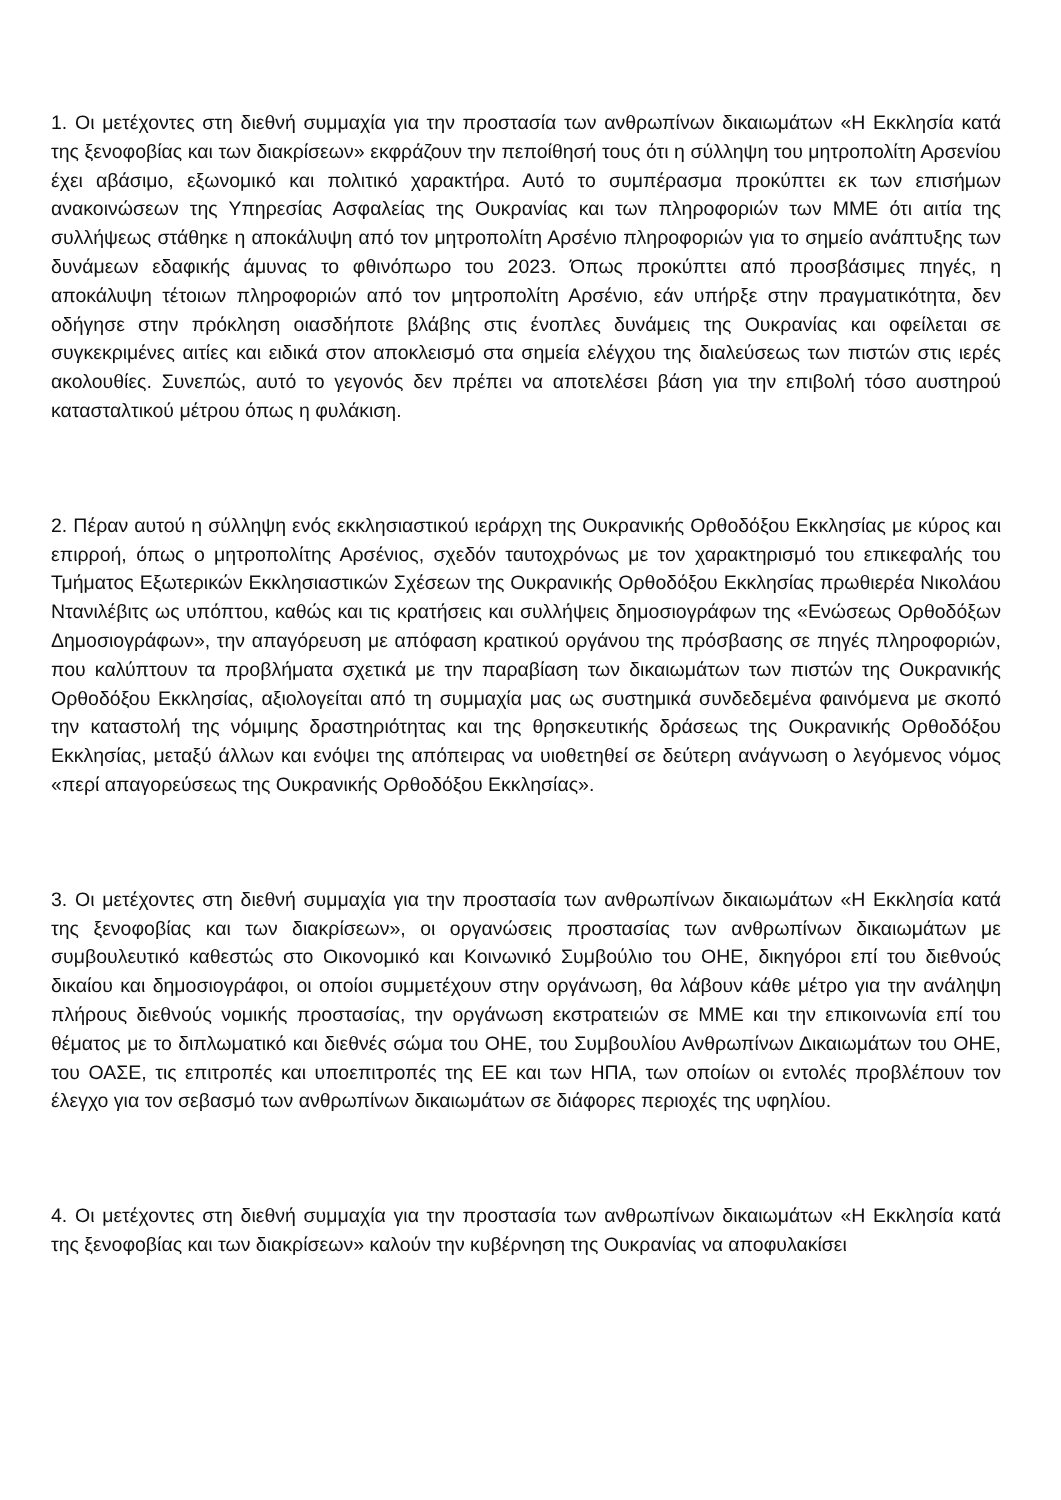1. Οι μετέχοντες στη διεθνή συμμαχία για την προστασία των ανθρωπίνων δικαιωμάτων «Η Εκκλησία κατά της ξενοφοβίας και των διακρίσεων» εκφράζουν την πεποίθησή τους ότι η σύλληψη του μητροπολίτη Αρσενίου έχει αβάσιμο, εξωνομικό και πολιτικό χαρακτήρα. Αυτό το συμπέρασμα προκύπτει εκ των επισήμων ανακοινώσεων της Υπηρεσίας Ασφαλείας της Ουκρανίας και των πληροφοριών των ΜΜΕ ότι αιτία της συλλήψεως στάθηκε η αποκάλυψη από τον μητροπολίτη Αρσένιο πληροφοριών για το σημείο ανάπτυξης των δυνάμεων εδαφικής άμυνας το φθινόπωρο του 2023. Όπως προκύπτει από προσβάσιμες πηγές, η αποκάλυψη τέτοιων πληροφοριών από τον μητροπολίτη Αρσένιο, εάν υπήρξε στην πραγματικότητα, δεν οδήγησε στην πρόκληση οιασδήποτε βλάβης στις ένοπλες δυνάμεις της Ουκρανίας και οφείλεται σε συγκεκριμένες αιτίες και ειδικά στον αποκλεισμό στα σημεία ελέγχου της διαλεύσεως των πιστών στις ιερές ακολουθίες. Συνεπώς, αυτό το γεγονός δεν πρέπει να αποτελέσει βάση για την επιβολή τόσο αυστηρού κατασταλτικού μέτρου όπως η φυλάκιση.
2. Πέραν αυτού η σύλληψη ενός εκκλησιαστικού ιεράρχη της Ουκρανικής Ορθοδόξου Εκκλησίας με κύρος και επιρροή, όπως ο μητροπολίτης Αρσένιος, σχεδόν ταυτοχρόνως με τον χαρακτηρισμό του επικεφαλής του Τμήματος Εξωτερικών Εκκλησιαστικών Σχέσεων της Ουκρανικής Ορθοδόξου Εκκλησίας πρωθιερέα Νικολάου Ντανιλέβιτς ως υπόπτου, καθώς και τις κρατήσεις και συλλήψεις δημοσιογράφων της «Ενώσεως Ορθοδόξων Δημοσιογράφων», την απαγόρευση με απόφαση κρατικού οργάνου της πρόσβασης σε πηγές πληροφοριών, που καλύπτουν τα προβλήματα σχετικά με την παραβίαση των δικαιωμάτων των πιστών της Ουκρανικής Ορθοδόξου Εκκλησίας, αξιολογείται από τη συμμαχία μας ως συστημικά συνδεδεμένα φαινόμενα με σκοπό την καταστολή της νόμιμης δραστηριότητας και της θρησκευτικής δράσεως της Ουκρανικής Ορθοδόξου Εκκλησίας, μεταξύ άλλων και ενόψει της απόπειρας να υιοθετηθεί σε δεύτερη ανάγνωση ο λεγόμενος νόμος «περί απαγορεύσεως της Ουκρανικής Ορθοδόξου Εκκλησίας».
3. Οι μετέχοντες στη διεθνή συμμαχία για την προστασία των ανθρωπίνων δικαιωμάτων «Η Εκκλησία κατά της ξενοφοβίας και των διακρίσεων», οι οργανώσεις προστασίας των ανθρωπίνων δικαιωμάτων με συμβουλευτικό καθεστώς στο Οικονομικό και Κοινωνικό Συμβούλιο του ΟΗΕ, δικηγόροι επί του διεθνούς δικαίου και δημοσιογράφοι, οι οποίοι συμμετέχουν στην οργάνωση, θα λάβουν κάθε μέτρο για την ανάληψη πλήρους διεθνούς νομικής προστασίας, την οργάνωση εκστρατειών σε ΜΜΕ και την επικοινωνία επί του θέματος με το διπλωματικό και διεθνές σώμα του ΟΗΕ, του Συμβουλίου Ανθρωπίνων Δικαιωμάτων του ΟΗΕ, του ΟΑΣΕ, τις επιτροπές και υποεπιτροπές της ΕΕ και των ΗΠΑ, των οποίων οι εντολές προβλέπουν τον έλεγχο για τον σεβασμό των ανθρωπίνων δικαιωμάτων σε διάφορες περιοχές της υφηλίου.
4. Οι μετέχοντες στη διεθνή συμμαχία για την προστασία των ανθρωπίνων δικαιωμάτων «Η Εκκλησία κατά της ξενοφοβίας και των διακρίσεων» καλούν την κυβέρνηση της Ουκρανίας να αποφυλακίσει